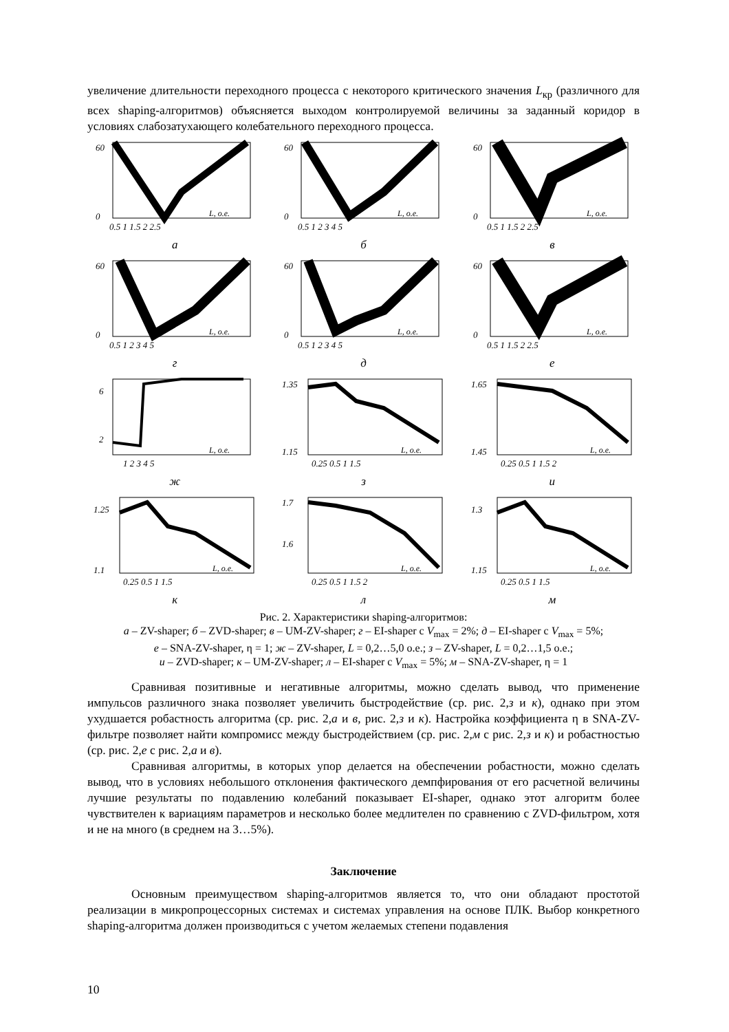увеличение длительности переходного процесса с некоторого критического значения L<sub>кр</sub> (различного для всех shaping-алгоритмов) объясняется выходом контролируемой величины за заданный коридор в условиях слабозатухающего колебательного переходного процесса.
60
0
L, о.е.
0.5 1 1.5 2 2.5
а
60
0
L, о.е.
0.5 1 2 3 4 5
б
60
0
L, о.е.
0.5 1 1.5 2 2.5
в
60
0
L, о.е.
0.5 1 2 3 4 5
г
60
0
L, о.е.
0.5 1 2 3 4 5
д
60
0
L, о.е.
0.5 1 1.5 2 2.5
е
6
2
L, о.е.
1 2 3 4 5
ж
1.35
1.15
L, о.е.
0.25 0.5 1 1.5
з
1.65
1.45
L, о.е.
0.25 0.5 1 1.5 2
и
1.25
1.1
L, о.е.
0.25 0.5 1 1.5
к
1.7
1.6
L, о.е.
0.25 0.5 1 1.5 2
л
1.3
1.15
L, о.е.
0.25 0.5 1 1.5
м
Рис. 2. Характеристики shaping-алгоритмов:
а – ZV-shaper; б – ZVD-shaper; в – UM-ZV-shaper; г – EI-shaper с V<sub>max</sub> = 2%; д – EI-shaper с V<sub>max</sub> = 5%;
е – SNA-ZV-shaper, η = 1; ж – ZV-shaper, L = 0,2…5,0 о.е.; з – ZV-shaper, L = 0,2…1,5 о.е.;
и – ZVD-shaper; к – UM-ZV-shaper; л – EI-shaper с V<sub>max</sub> = 5%; м – SNA-ZV-shaper, η = 1
Сравнивая позитивные и негативные алгоритмы, можно сделать вывод, что применение импульсов различного знака позволяет увеличить быстродействие (ср. рис. 2,з и к), однако при этом ухудшается робастность алгоритма (ср. рис. 2,а и в, рис. 2,з и к). Настройка коэффициента η в SNA-ZV-фильтре позволяет найти компромисс между быстродействием (ср. рис. 2,м с рис. 2,з и к) и робастностью (ср. рис. 2,е с рис. 2,а и в).
Сравнивая алгоритмы, в которых упор делается на обеспечении робастности, можно сделать вывод, что в условиях небольшого отклонения фактического демпфирования от его расчетной величины лучшие результаты по подавлению колебаний показывает EI-shaper, однако этот алгоритм более чувствителен к вариациям параметров и несколько более медлителен по сравнению с ZVD-фильтром, хотя и не на много (в среднем на 3…5%).
Заключение
Основным преимуществом shaping-алгоритмов является то, что они обладают простотой реализации в микропроцессорных системах и системах управления на основе ПЛК. Выбор конкретного shaping-алгоритма должен производиться с учетом желаемых степени подавления
10